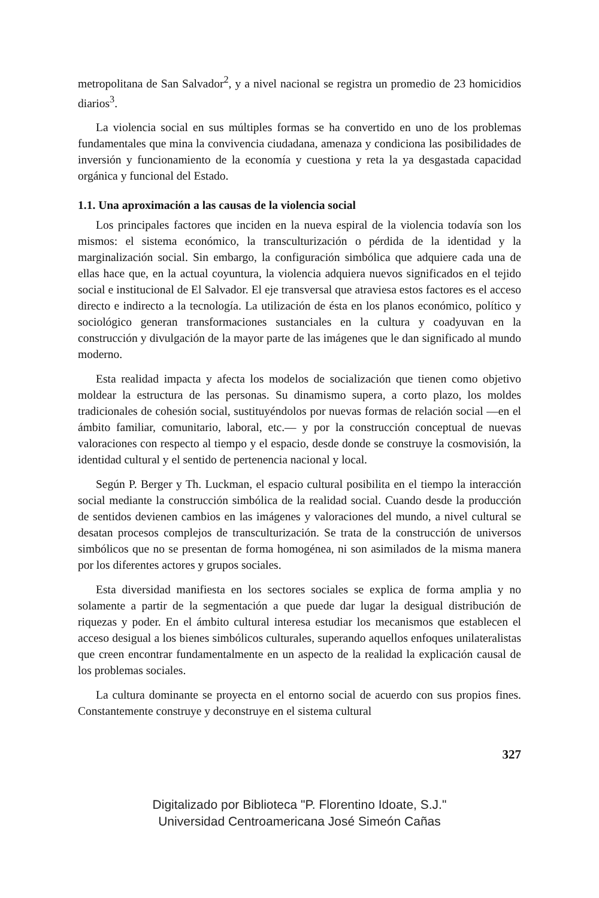metropolitana de San Salvador<sup>2</sup>, y a nivel nacional se registra un promedio de 23 homicidios diarios<sup>3</sup>.
La violencia social en sus múltiples formas se ha convertido en uno de los problemas fundamentales que mina la convivencia ciudadana, amenaza y condiciona las posibilidades de inversión y funcionamiento de la economía y cuestiona y reta la ya desgastada capacidad orgánica y funcional del Estado.
1.1. Una aproximación a las causas de la violencia social
Los principales factores que inciden en la nueva espiral de la violencia todavía son los mismos: el sistema económico, la transculturización o pérdida de la identidad y la marginalización social. Sin embargo, la configuración simbólica que adquiere cada una de ellas hace que, en la actual coyuntura, la violencia adquiera nuevos significados en el tejido social e institucional de El Salvador. El eje transversal que atraviesa estos factores es el acceso directo e indirecto a la tecnología. La utilización de ésta en los planos económico, político y sociológico generan transformaciones sustanciales en la cultura y coadyuvan en la construcción y divulgación de la mayor parte de las imágenes que le dan significado al mundo moderno.
Esta realidad impacta y afecta los modelos de socialización que tienen como objetivo moldear la estructura de las personas. Su dinamismo supera, a corto plazo, los moldes tradicionales de cohesión social, sustituyéndolos por nuevas formas de relación social —en el ámbito familiar, comunitario, laboral, etc.— y por la construcción conceptual de nuevas valoraciones con respecto al tiempo y el espacio, desde donde se construye la cosmovisión, la identidad cultural y el sentido de pertenencia nacional y local.
Según P. Berger y Th. Luckman, el espacio cultural posibilita en el tiempo la interacción social mediante la construcción simbólica de la realidad social. Cuando desde la producción de sentidos devienen cambios en las imágenes y valoraciones del mundo, a nivel cultural se desatan procesos complejos de transculturización. Se trata de la construcción de universos simbólicos que no se presentan de forma homogénea, ni son asimilados de la misma manera por los diferentes actores y grupos sociales.
Esta diversidad manifiesta en los sectores sociales se explica de forma amplia y no solamente a partir de la segmentación a que puede dar lugar la desigual distribución de riquezas y poder. En el ámbito cultural interesa estudiar los mecanismos que establecen el acceso desigual a los bienes simbólicos culturales, superando aquellos enfoques unilateralistas que creen encontrar fundamentalmente en un aspecto de la realidad la explicación causal de los problemas sociales.
La cultura dominante se proyecta en el entorno social de acuerdo con sus propios fines. Constantemente construye y deconstruye en el sistema cultural
327
Digitalizado por Biblioteca "P. Florentino Idoate, S.J."
Universidad Centroamericana José Simeón Cañas